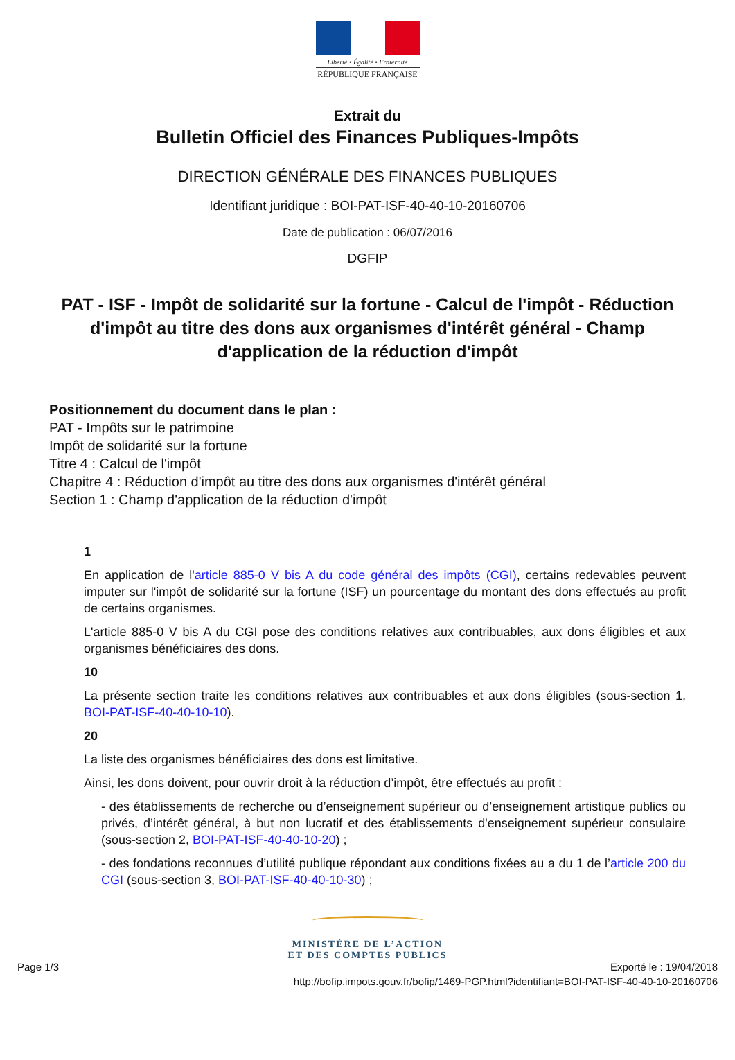Liberté • Égalité • Fraternité
RÉPUBLIQUE FRANÇAISE
Extrait du
Bulletin Officiel des Finances Publiques-Impôts
DIRECTION GÉNÉRALE DES FINANCES PUBLIQUES
Identifiant juridique : BOI-PAT-ISF-40-40-10-20160706
Date de publication : 06/07/2016
DGFIP
PAT - ISF - Impôt de solidarité sur la fortune - Calcul de l'impôt - Réduction d'impôt au titre des dons aux organismes d'intérêt général - Champ d'application de la réduction d'impôt
Positionnement du document dans le plan :
PAT - Impôts sur le patrimoine
Impôt de solidarité sur la fortune
Titre 4 : Calcul de l'impôt
Chapitre 4 : Réduction d'impôt au titre des dons aux organismes d'intérêt général
Section 1 : Champ d'application de la réduction d'impôt
1
En application de l'article 885-0 V bis A du code général des impôts (CGI), certains redevables peuvent imputer sur l'impôt de solidarité sur la fortune (ISF) un pourcentage du montant des dons effectués au profit de certains organismes.
L'article 885-0 V bis A du CGI pose des conditions relatives aux contribuables, aux dons éligibles et aux organismes bénéficiaires des dons.
10
La présente section traite les conditions relatives aux contribuables et aux dons éligibles (sous-section 1, BOI-PAT-ISF-40-40-10-10).
20
La liste des organismes bénéficiaires des dons est limitative.
Ainsi, les dons doivent, pour ouvrir droit à la réduction d’impôt, être effectués au profit :
- des établissements de recherche ou d’enseignement supérieur ou d’enseignement artistique publics ou privés, d’intérêt général, à but non lucratif et des établissements d'enseignement supérieur consulaire (sous-section 2, BOI-PAT-ISF-40-40-10-20) ;
- des fondations reconnues d’utilité publique répondant aux conditions fixées au a du 1 de l’article 200 du CGI (sous-section 3, BOI-PAT-ISF-40-40-10-30) ;
MINISTÈRE DE L’ACTION
ET DES COMPTES PUBLICS
Page 1/3 Exporté le : 19/04/2018
http://bofip.impots.gouv.fr/bofip/1469-PGP.html?identifiant=BOI-PAT-ISF-40-40-10-20160706